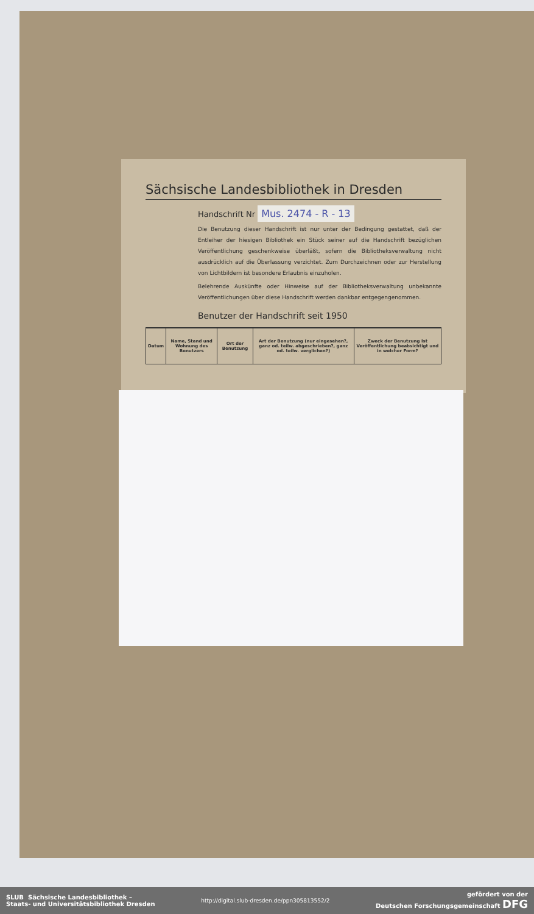Sächsische Landesbibliothek in Dresden
Handschrift Nr Mus. 2474 - R - 13
Die Benutzung dieser Handschrift ist nur unter der Bedingung gestattet, daß der Entleiher der hiesigen Bibliothek ein Stück seiner auf die Handschrift bezüglichen Veröffentlichung geschenkweise überläßt, sofern die Bibliotheksverwaltung nicht ausdrücklich auf die Überlassung verzichtet. Zum Durchzeichnen oder zur Herstellung von Lichtbildern ist besondere Erlaubnis einzuholen.
Belehrende Auskünfte oder Hinweise auf der Bibliotheksverwaltung unbekannte Veröffentlichungen über diese Handschrift werden dankbar entgegengenommen.
Benutzer der Handschrift seit 1950
| Datum | Name, Stand und Wohnung des Benutzers | Ort der Benutzung | Art der Benutzung (nur eingesehen?, ganz od. teilw. abgeschrieben?, ganz od. teilw. verglichen?) | Zweck der Benutzung Ist Veröffentlichung beabsichtigt und in welcher Form? |
| --- | --- | --- | --- | --- |
SLUB Sächsische Landesbibliothek –
Staats- und Universitätsbibliothek Dresden
http://digital.slub-dresden.de/ppn305813552/2
gefördert von der
Deutschen Forschungsgemeinschaft DFG